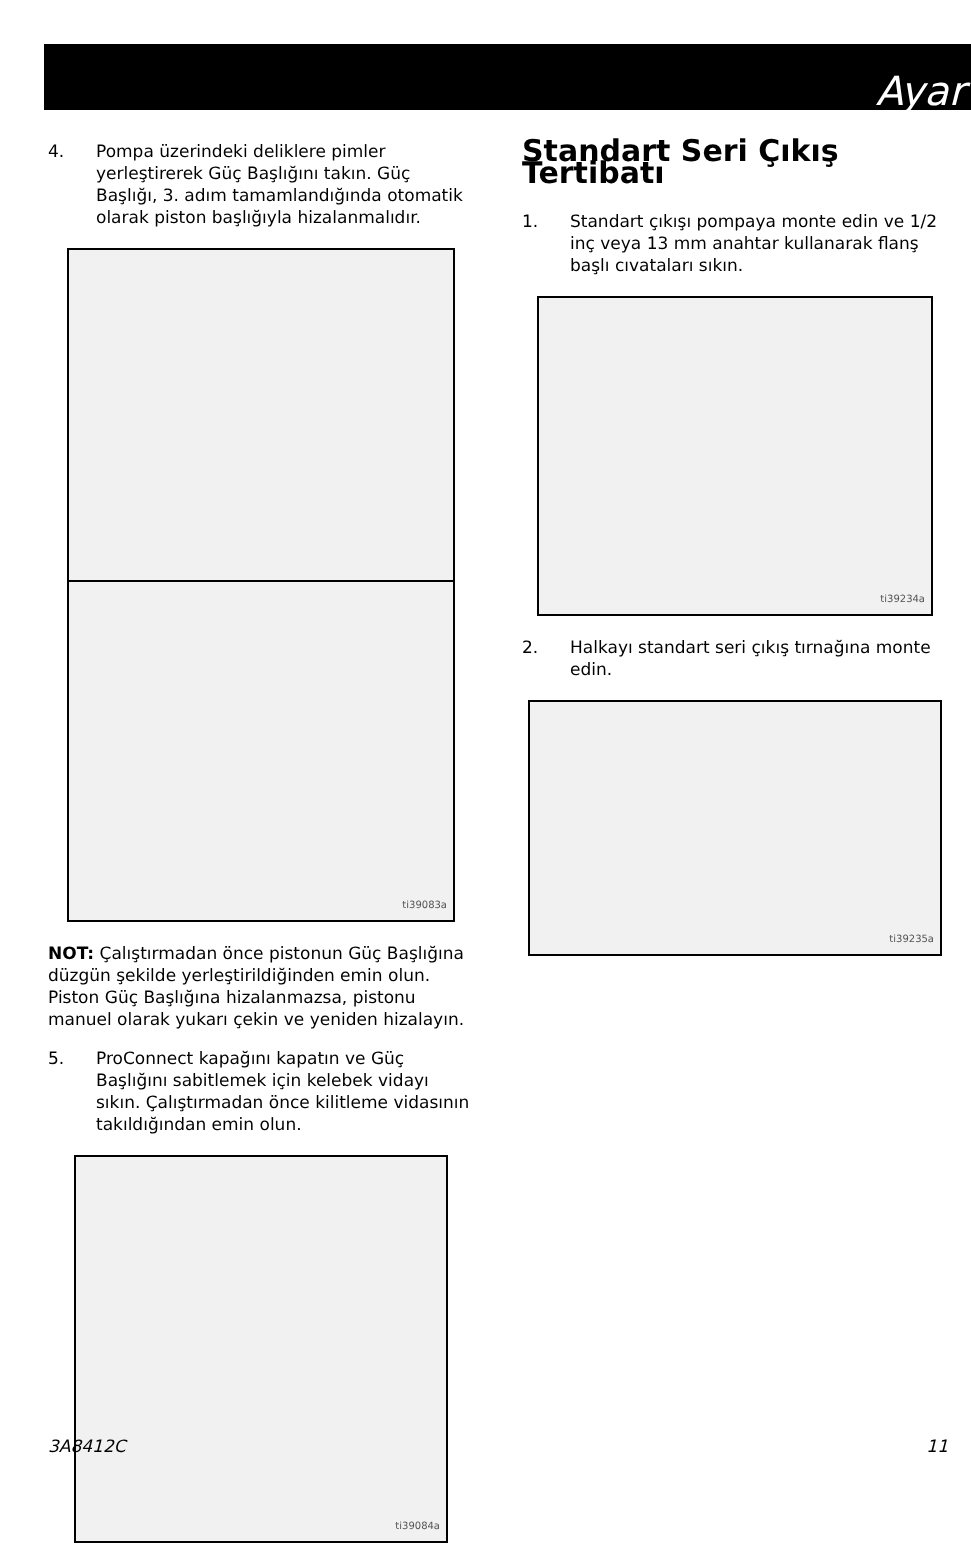Ayar
4. Pompa üzerindeki deliklere pimler yerleştirerek Güç Başlığını takın. Güç Başlığı, 3. adım tamamlandığında otomatik olarak piston başlığıyla hizalanmalıdır.
ti39083a
NOT: Çalıştırmadan önce pistonun Güç Başlığına düzgün şekilde yerleştirildiğinden emin olun. Piston Güç Başlığına hizalanmazsa, pistonu manuel olarak yukarı çekin ve yeniden hizalayın.
5. ProConnect kapağını kapatın ve Güç Başlığını sabitlemek için kelebek vidayı sıkın. Çalıştırmadan önce kilitleme vidasının takıldığından emin olun.
ti39084a
Standart Seri Çıkış Tertibatı
1. Standart çıkışı pompaya monte edin ve 1/2 inç veya 13 mm anahtar kullanarak flanş başlı cıvataları sıkın.
ti39234a
2. Halkayı standart seri çıkış tırnağına monte edin.
ti39235a
3A8412C 11